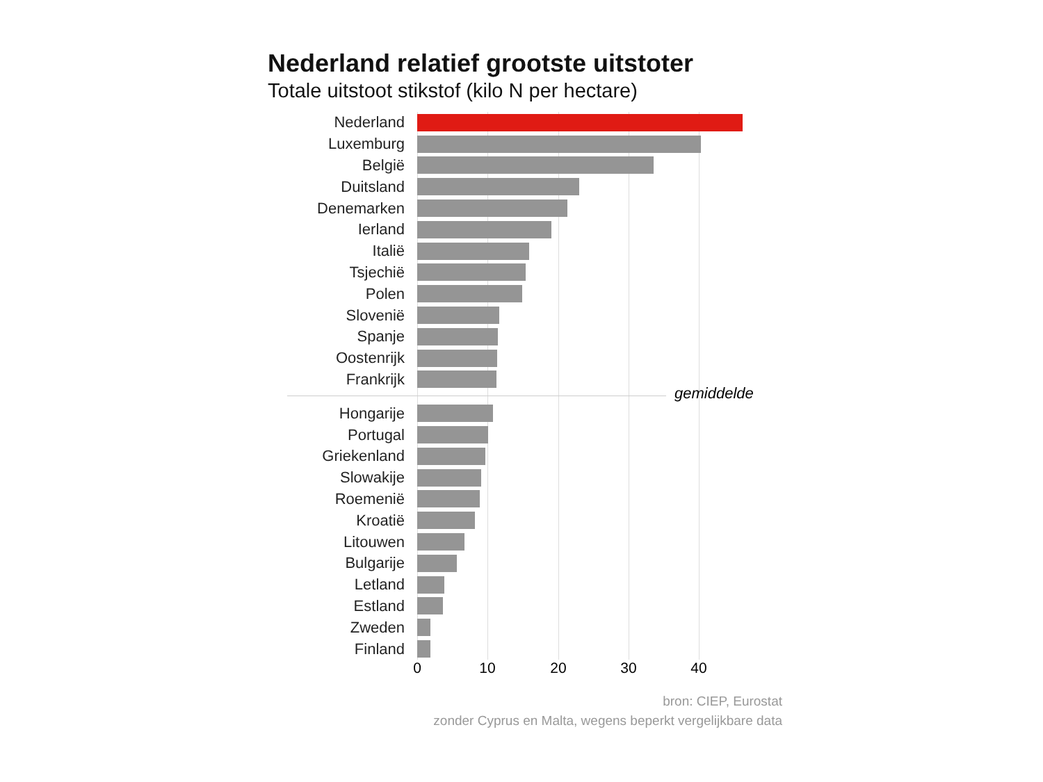Nederland relatief grootste uitstoter
Totale uitstoot stikstof (kilo N per hectare)
Nederland
Luxemburg
België
Duitsland
Denemarken
Ierland
Italië
Tsjechië
Polen
Slovenië
Spanje
Oostenrijk
Frankrijk
gemiddelde
Hongarije
Portugal
Griekenland
Slowakije
Roemenië
Kroatië
Litouwen
Bulgarije
Letland
Estland
Zweden
Finland
0 10 20 30 40
bron: CIEP, Eurostat
zonder Cyprus en Malta, wegens beperkt vergelijkbare data